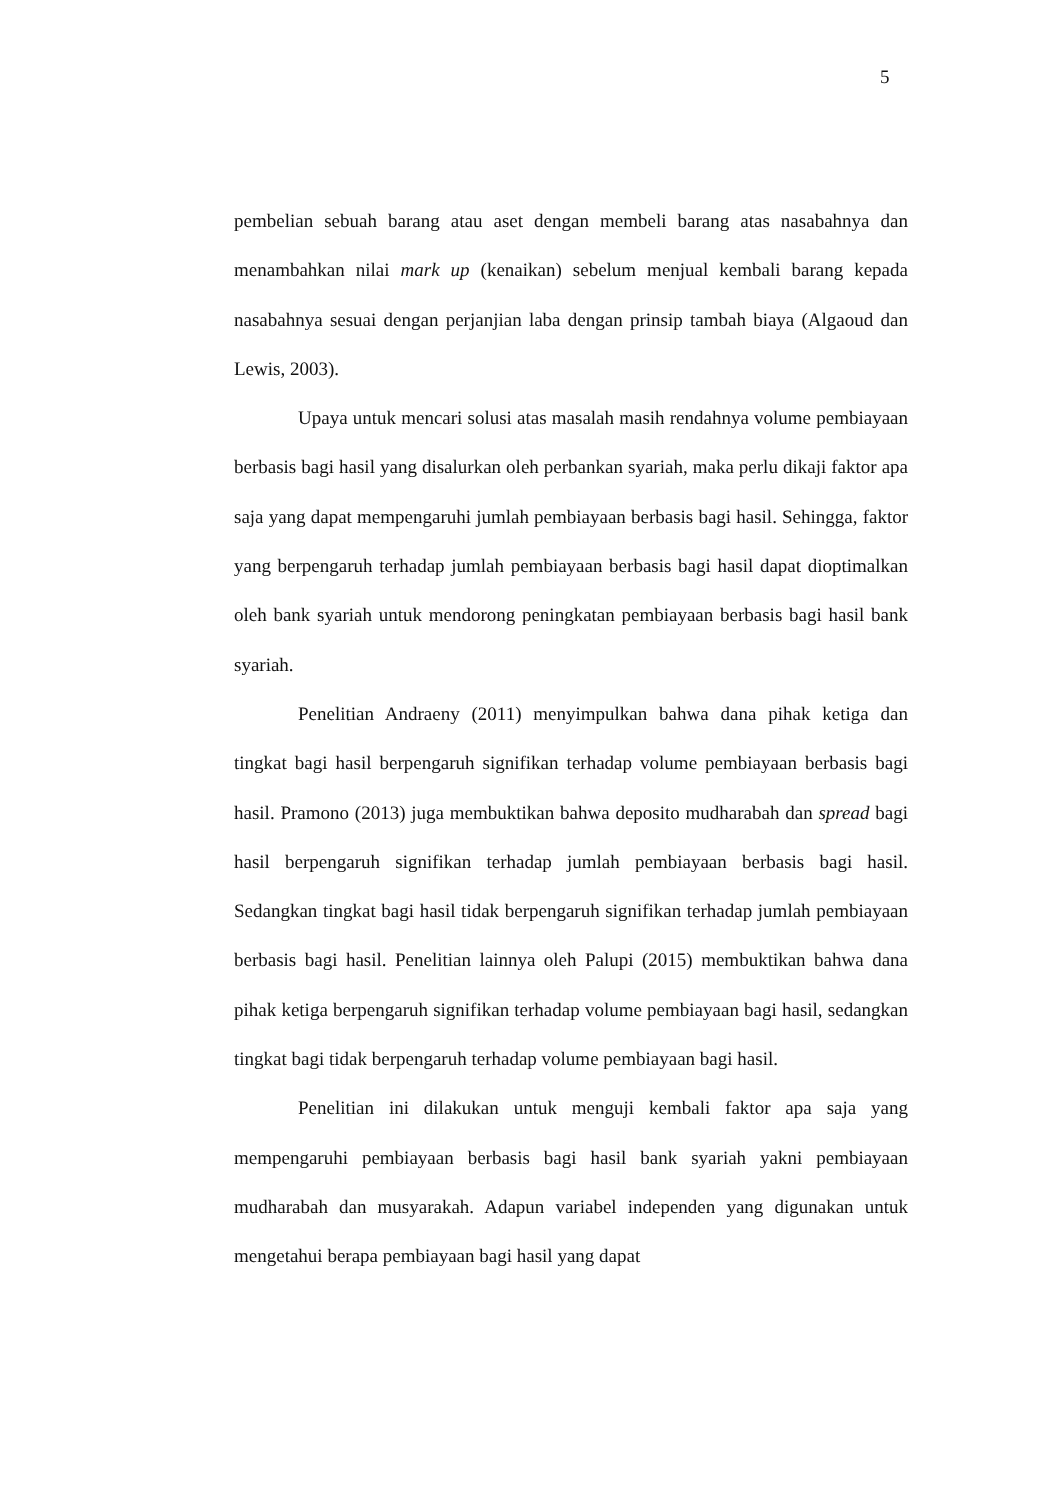5
pembelian sebuah barang atau aset dengan membeli barang atas nasabahnya dan menambahkan nilai mark up (kenaikan) sebelum menjual kembali barang kepada nasabahnya sesuai dengan perjanjian laba dengan prinsip tambah biaya (Algaoud dan Lewis, 2003).
Upaya untuk mencari solusi atas masalah masih rendahnya volume pembiayaan berbasis bagi hasil yang disalurkan oleh perbankan syariah, maka perlu dikaji faktor apa saja yang dapat mempengaruhi jumlah pembiayaan berbasis bagi hasil. Sehingga, faktor yang berpengaruh terhadap jumlah pembiayaan berbasis bagi hasil dapat dioptimalkan oleh bank syariah untuk mendorong peningkatan pembiayaan berbasis bagi hasil bank syariah.
Penelitian Andraeny (2011) menyimpulkan bahwa dana pihak ketiga dan tingkat bagi hasil berpengaruh signifikan terhadap volume pembiayaan berbasis bagi hasil. Pramono (2013) juga membuktikan bahwa deposito mudharabah dan spread bagi hasil berpengaruh signifikan terhadap jumlah pembiayaan berbasis bagi hasil. Sedangkan tingkat bagi hasil tidak berpengaruh signifikan terhadap jumlah pembiayaan berbasis bagi hasil. Penelitian lainnya oleh Palupi (2015) membuktikan bahwa dana pihak ketiga berpengaruh signifikan terhadap volume pembiayaan bagi hasil, sedangkan tingkat bagi tidak berpengaruh terhadap volume pembiayaan bagi hasil.
Penelitian ini dilakukan untuk menguji kembali faktor apa saja yang mempengaruhi pembiayaan berbasis bagi hasil bank syariah yakni pembiayaan mudharabah dan musyarakah. Adapun variabel independen yang digunakan untuk mengetahui berapa pembiayaan bagi hasil yang dapat